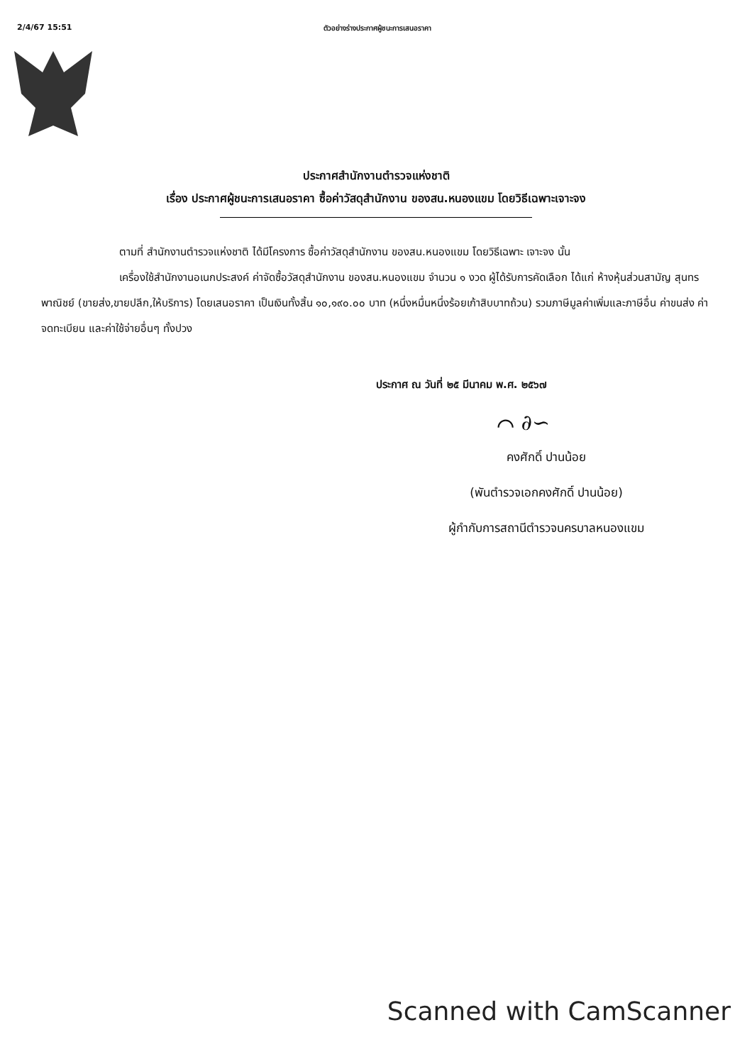2/4/67 15:51 ตัวอย่างร่างประกาศผู้ชนะการเสนอราคา
ประกาศสำนักงานตำรวจแห่งชาติ
เรื่อง ประกาศผู้ชนะการเสนอราคา ซื้อค่าวัสดุสำนักงาน ของสน.หนองแขม โดยวิธีเฉพาะเจาะจง
ตามที่ สำนักงานตำรวจแห่งชาติ ได้มีโครงการ ซื้อค่าวัสดุสำนักงาน ของสน.หนองแขม โดยวิธีเฉพาะ เจาะจง นั้น
เครื่องใช้สำนักงานอเนกประสงค์ ค่าจัดซื้อวัสดุสำนักงาน ของสน.หนองแขม จำนวน ๑ งวด ผู้ได้รับการคัดเลือก ได้แก่ ห้างหุ้นส่วนสามัญ สุนทรพาณิชย์ (ขายส่ง,ขายปลีก,ให้บริการ) โดยเสนอราคา เป็นเงินทั้งสิ้น ๑๐,๑๙๐.๐๐ บาท (หนึ่งหมื่นหนึ่งร้อยเก้าสิบบาทถ้วน) รวมภาษีมูลค่าเพิ่มและภาษีอื่น ค่าขนส่ง ค่าจดทะเบียน และค่าใช้จ่ายอื่นๆ ทั้งปวง
ประกาศ ณ วันที่ ๒๕ มีนาคม พ.ศ. ๒๕๖๗
⌒ ∂∽
คงศักดิ์ ปานน้อย
(พันตำรวจเอกคงศักดิ์ ปานน้อย)
ผู้กำกับการสถานีตำรวจนครบาลหนองแขม
Scanned with CamScanner